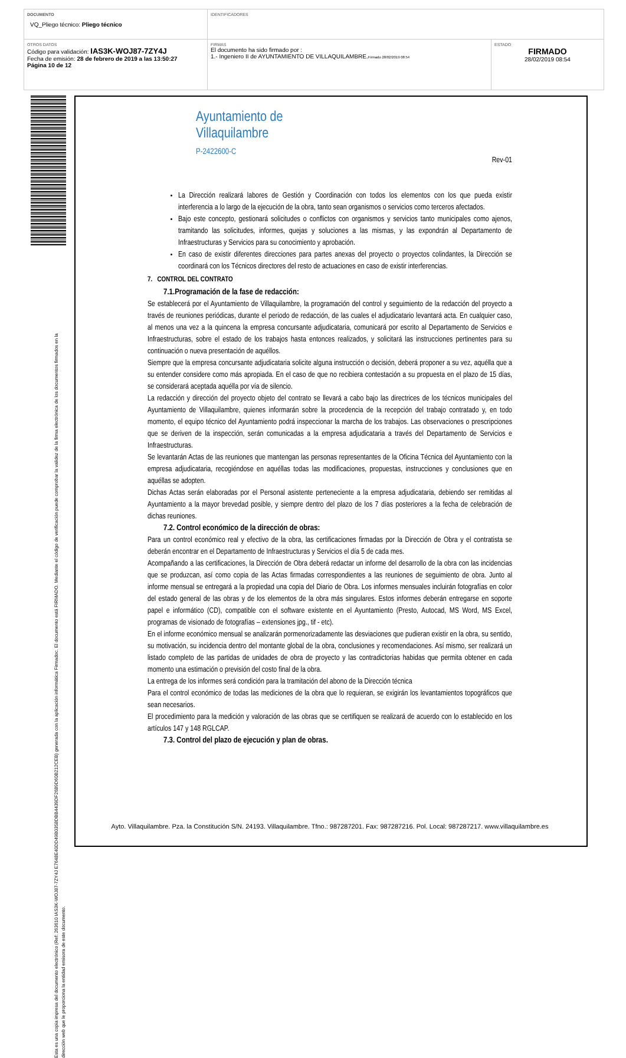| DOCUMENTO VQ_Pliego técnico: Pliego técnico | IDENTIFICADORES | |
| OTROS DATOS Código para validación: IAS3K-WOJ87-7ZY4J Fecha de emisión: 28 de febrero de 2019 a las 13:50:27 Página 10 de 12 | FIRMAS El documento ha sido firmado por : 1.- Ingeniero II de AYUNTAMIENTO DE VILLAQUILAMBRE. Firmado 28/02/2019 08:54 | ESTADO FIRMADO 28/02/2019 08:54 |
Esta es una copia impresa del documento electrónico (Ref: 263610 IAS3K-WOJ87-7ZY4J E7648E40DD49B0358DBB4439DF2689D60B212CEB) generada con la aplicación informática Firmadoc. El documento está FIRMADO. Mediante el código de verificación puede comprobar la validez de la firma electrónica de los documentos firmados en la dirección web que le proporciona la entidad emisora de este documento.
Ayuntamiento de
Villaquilambre
P-2422600-C
Rev-01
La Dirección realizará labores de Gestión y Coordinación con todos los elementos con los que pueda existir interferencia a lo largo de la ejecución de la obra, tanto sean organismos o servicios como terceros afectados.
Bajo este concepto, gestionará solicitudes o conflictos con organismos y servicios tanto municipales como ajenos, tramitando las solicitudes, informes, quejas y soluciones a las mismas, y las expondrán al Departamento de Infraestructuras y Servicios para su conocimiento y aprobación.
En caso de existir diferentes direcciones para partes anexas del proyecto o proyectos colindantes, la Dirección se coordinará con los Técnicos directores del resto de actuaciones en caso de existir interferencias.
7. CONTROL DEL CONTRATO
7.1.Programación de la fase de redacción:
Se establecerá por el Ayuntamiento de Villaquilambre, la programación del control y seguimiento de la redacción del proyecto a través de reuniones periódicas, durante el periodo de redacción, de las cuales el adjudicatario levantará acta. En cualquier caso, al menos una vez a la quincena la empresa concursante adjudicataria, comunicará por escrito al Departamento de Servicios e Infraestructuras, sobre el estado de los trabajos hasta entonces realizados, y solicitará las instrucciones pertinentes para su continuación o nueva presentación de aquéllos.
Siempre que la empresa concursante adjudicataria solicite alguna instrucción o decisión, deberá proponer a su vez, aquélla que a su entender considere como más apropiada. En el caso de que no recibiera contestación a su propuesta en el plazo de 15 días, se considerará aceptada aquélla por vía de silencio.
La redacción y dirección del proyecto objeto del contrato se llevará a cabo bajo las directrices de los técnicos municipales del Ayuntamiento de Villaquilambre, quienes informarán sobre la procedencia de la recepción del trabajo contratado y, en todo momento, el equipo técnico del Ayuntamiento podrá inspeccionar la marcha de los trabajos. Las observaciones o prescripciones que se deriven de la inspección, serán comunicadas a la empresa adjudicataria a través del Departamento de Servicios e Infraestructuras.
Se levantarán Actas de las reuniones que mantengan las personas representantes de la Oficina Técnica del Ayuntamiento con la empresa adjudicataria, recogiéndose en aquéllas todas las modificaciones, propuestas, instrucciones y conclusiones que en aquéllas se adopten.
Dichas Actas serán elaboradas por el Personal asistente perteneciente a la empresa adjudicataria, debiendo ser remitidas al Ayuntamiento a la mayor brevedad posible, y siempre dentro del plazo de los 7 días posteriores a la fecha de celebración de dichas reuniones.
7.2. Control económico de la dirección de obras:
Para un control económico real y efectivo de la obra, las certificaciones firmadas por la Dirección de Obra y el contratista se deberán encontrar en el Departamento de Infraestructuras y Servicios el día 5 de cada mes.
Acompañando a las certificaciones, la Dirección de Obra deberá redactar un informe del desarrollo de la obra con las incidencias que se produzcan, así como copia de las Actas firmadas correspondientes a las reuniones de seguimiento de obra. Junto al informe mensual se entregará a la propiedad una copia del Diario de Obra. Los informes mensuales incluirán fotografías en color del estado general de las obras y de los elementos de la obra más singulares. Estos informes deberán entregarse en soporte papel e informático (CD), compatible con el software existente en el Ayuntamiento (Presto, Autocad, MS Word, MS Excel, programas de visionado de fotografías – extensiones jpg., tif - etc).
En el informe económico mensual se analizarán pormenorizadamente las desviaciones que pudieran existir en la obra, su sentido, su motivación, su incidencia dentro del montante global de la obra, conclusiones y recomendaciones. Así mismo, ser realizará un listado completo de las partidas de unidades de obra de proyecto y las contradictorias habidas que permita obtener en cada momento una estimación o previsión del costo final de la obra.
La entrega de los informes será condición para la tramitación del abono de la Dirección técnica
Para el control económico de todas las mediciones de la obra que lo requieran, se exigirán los levantamientos topográficos que sean necesarios.
El procedimiento para la medición y valoración de las obras que se certifiquen se realizará de acuerdo con lo establecido en los artículos 147 y 148 RGLCAP.
7.3. Control del plazo de ejecución y plan de obras.
Ayto. Villaquilambre. Pza. la Constitución S/N. 24193. Villaquilambre. Tfno.: 987287201. Fax: 987287216. Pol. Local: 987287217. www.villaquilambre.es